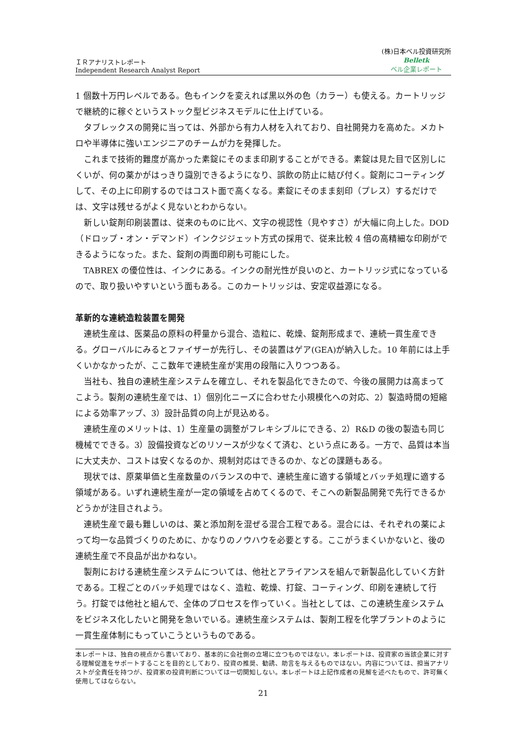ＩＲアナリストレポート
Independent Research Analyst Report
(株)日本ベル投資研究所
Belletk
ベル企業レポート
1 個数十万円レベルである。色もインクを変えれば黒以外の色（カラー）も使える。カートリッジで継続的に稼ぐというストック型ビジネスモデルに仕上げている。
タブレックスの開発に当っては、外部から有力人材を入れており、自社開発力を高めた。メカトロや半導体に強いエンジニアのチームが力を発揮した。
これまで技術的難度が高かった素錠にそのまま印刷することができる。素錠は見た目で区別しにくいが、何の薬かがはっきり識別できるようになり、誤飲の防止に結び付く。錠剤にコーティングして、その上に印刷するのではコスト面で高くなる。素錠にそのまま刻印（プレス）するだけでは、文字は残せるがよく見ないとわからない。
新しい錠剤印刷装置は、従来のものに比べ、文字の視認性（見やすさ）が大幅に向上した。DOD（ドロップ・オン・デマンド）インクジジェット方式の採用で、従来比較 4 倍の高精細な印刷ができるようになった。また、錠剤の両面印刷も可能にした。
TABREX の優位性は、インクにある。インクの耐光性が良いのと、カートリッジ式になっているので、取り扱いやすいという面もある。このカートリッジは、安定収益源になる。
革新的な連続造粒装置を開発
連続生産は、医薬品の原料の秤量から混合、造粒に、乾燥、錠剤形成まで、連続一貫生産できる。グローバルにみるとファイザーが先行し、その装置はゲア(GEA)が納入した。10 年前には上手くいかなかったが、ここ数年で連続生産が実用の段階に入りつつある。
当社も、独自の連続生産システムを確立し、それを製品化できたので、今後の展開力は高まってこよう。製剤の連続生産では、1）個別化ニーズに合わせた小規模化への対応、2）製造時間の短縮による効率アップ、3）設計品質の向上が見込める。
連続生産のメリットは、1）生産量の調整がフレキシブルにできる、2）R&D の後の製造も同じ機械でできる。3）設備投資などのリソースが少なくて済む、という点にある。一方で、品質は本当に大丈夫か、コストは安くなるのか、規制対応はできるのか、などの課題もある。
現状では、原薬単価と生産数量のバランスの中で、連続生産に適する領域とバッチ処理に適する領域がある。いずれ連続生産が一定の領域を占めてくるので、そこへの新製品開発で先行できるかどうかが注目されよう。
連続生産で最も難しいのは、薬と添加剤を混ぜる混合工程である。混合には、それぞれの薬によって均一な品質づくりのために、かなりのノウハウを必要とする。ここがうまくいかないと、後の連続生産で不良品が出かねない。
製剤における連続生産システムについては、他社とアライアンスを組んで新製品化していく方針である。工程ごとのバッチ処理ではなく、造粒、乾燥、打錠、コーティング、印刷を連続して行う。打錠では他社と組んで、全体のプロセスを作っていく。当社としては、この連続生産システムをビジネス化したいと開発を急いでいる。連続生産システムは、製剤工程を化学プラントのように一貫生産体制にもっていこうというものである。
本レポートは、独自の視点から書いており、基本的に会社側の立場に立つものではない。本レポートは、投資家の当該企業に対する理解促進をサポートすることを目的としており、投資の推奨、勧誘、助言を与えるものではない。内容については、担当アナリストが全責任を持つが、投資家の投資判断については一切関知しない。本レポートは上記作成者の見解を述べたもので、許可無く使用してはならない。
21